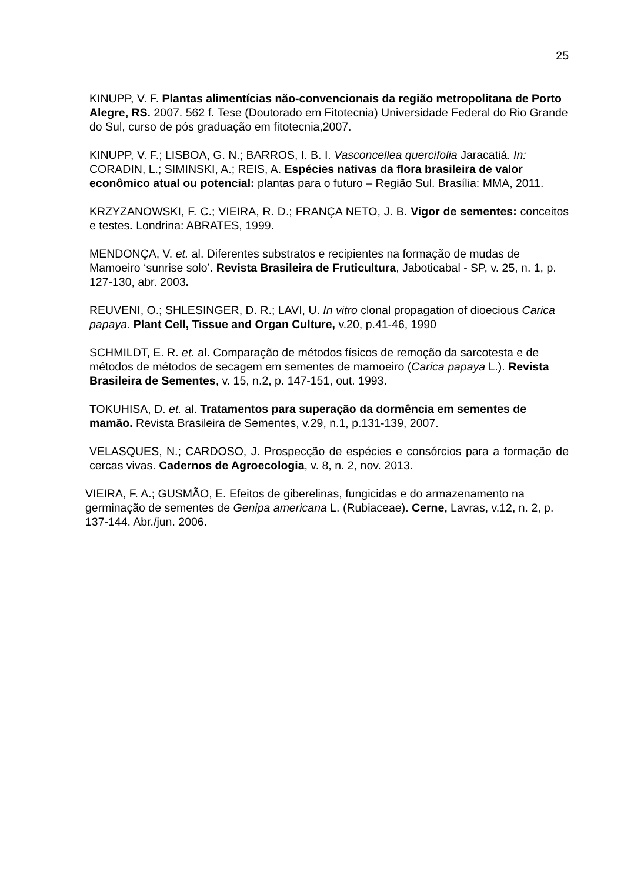25
KINUPP, V. F. Plantas alimentícias não-convencionais da região metropolitana de Porto Alegre, RS. 2007. 562 f. Tese (Doutorado em Fitotecnia) Universidade Federal do Rio Grande do Sul, curso de pós graduação em fitotecnia,2007.
KINUPP, V. F.; LISBOA, G. N.; BARROS, I. B. I. Vasconcellea quercifolia Jaracatiá. In: CORADIN, L.; SIMINSKI, A.; REIS, A. Espécies nativas da flora brasileira de valor econômico atual ou potencial: plantas para o futuro – Região Sul. Brasília: MMA, 2011.
KRZYZANOWSKI, F. C.; VIEIRA, R. D.; FRANÇA NETO, J. B. Vigor de sementes: conceitos e testes. Londrina: ABRATES, 1999.
MENDONÇA, V. et. al. Diferentes substratos e recipientes na formação de mudas de Mamoeiro ‘sunrise solo’. Revista Brasileira de Fruticultura, Jaboticabal - SP, v. 25, n. 1, p. 127-130, abr. 2003.
REUVENI, O.; SHLESINGER, D. R.; LAVI, U. In vitro clonal propagation of dioecious Carica papaya. Plant Cell, Tissue and Organ Culture, v.20, p.41-46, 1990
SCHMILDT, E. R. et. al. Comparação de métodos físicos de remoção da sarcotesta e de métodos de métodos de secagem em sementes de mamoeiro (Carica papaya L.). Revista Brasileira de Sementes, v. 15, n.2, p. 147-151, out. 1993.
TOKUHISA, D. et. al. Tratamentos para superação da dormência em sementes de mamão. Revista Brasileira de Sementes, v.29, n.1, p.131-139, 2007.
VELASQUES, N.; CARDOSO, J. Prospecção de espécies e consórcios para a formação de cercas vivas. Cadernos de Agroecologia, v. 8, n. 2, nov. 2013.
VIEIRA, F. A.; GUSMÃO, E. Efeitos de giberelinas, fungicidas e do armazenamento na germinação de sementes de Genipa americana L. (Rubiaceae). Cerne, Lavras, v.12, n. 2, p. 137-144. Abr./jun. 2006.